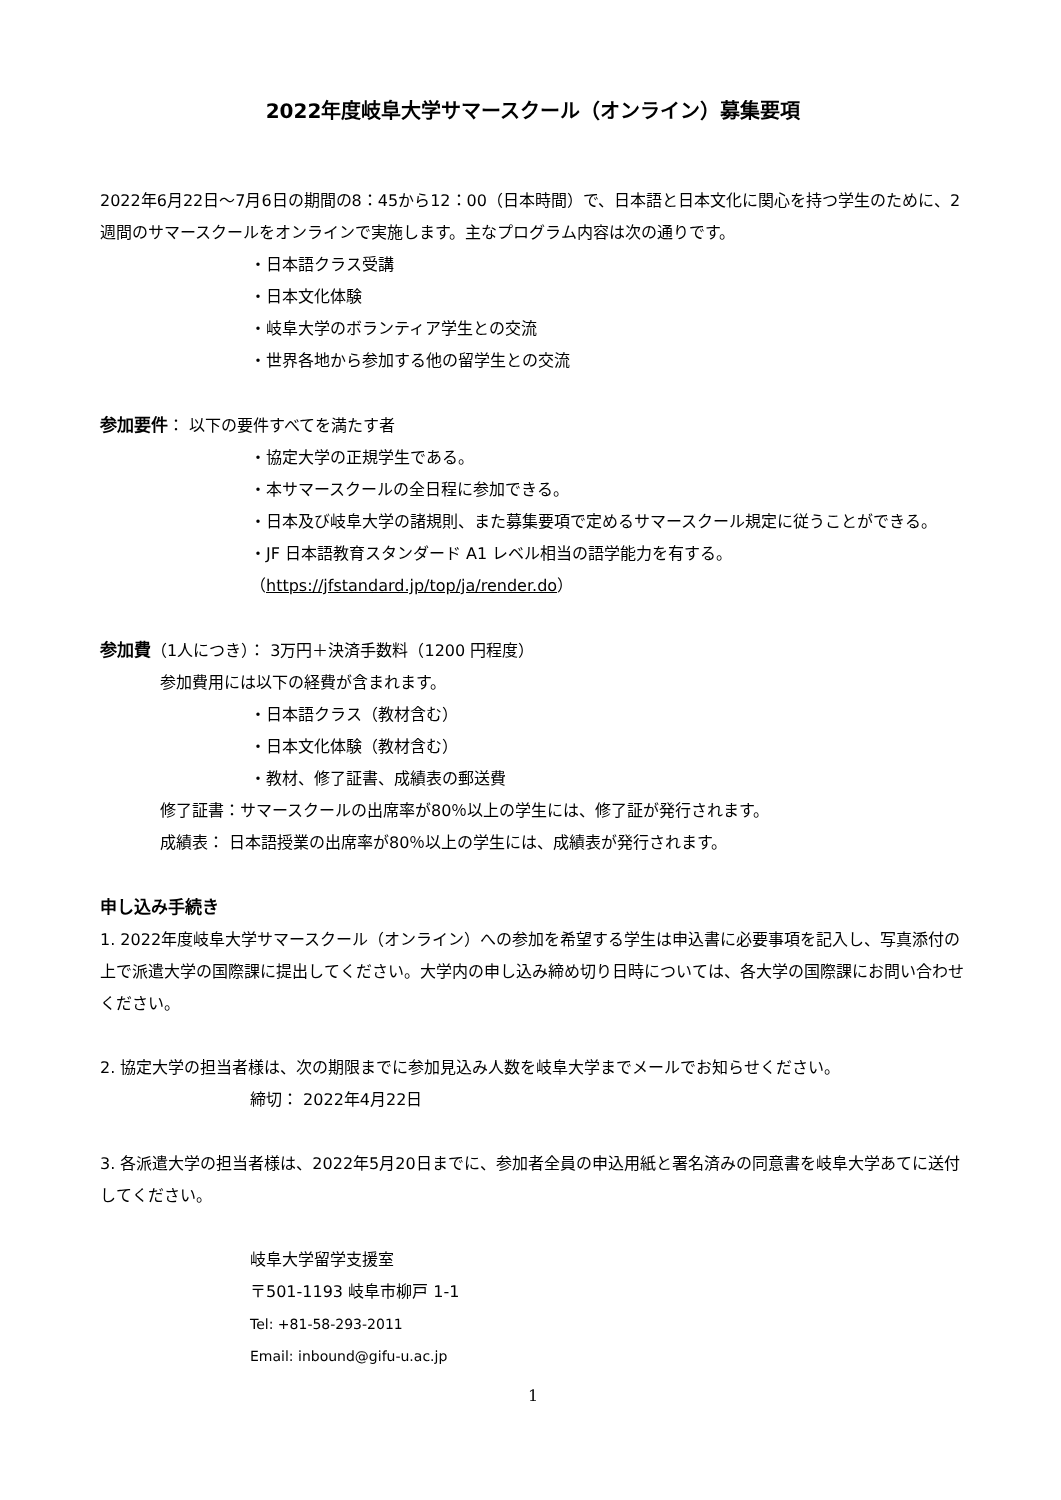2022年度岐阜大学サマースクール（オンライン）募集要項
2022年6月22日～7月6日の期間の8：45から12：00（日本時間）で、日本語と日本文化に関心を持つ学生のために、2週間のサマースクールをオンラインで実施します。主なプログラム内容は次の通りです。
・日本語クラス受講
・日本文化体験
・岐阜大学のボランティア学生との交流
・世界各地から参加する他の留学生との交流
参加要件： 以下の要件すべてを満たす者
・協定大学の正規学生である。
・本サマースクールの全日程に参加できる。
・日本及び岐阜大学の諸規則、また募集要項で定めるサマースクール規定に従うことができる。
・JF 日本語教育スタンダード A1 レベル相当の語学能力を有する。
（https://jfstandard.jp/top/ja/render.do）
参加費（1人につき）： 3万円＋決済手数料（1200 円程度）
参加費用には以下の経費が含まれます。
・日本語クラス（教材含む）
・日本文化体験（教材含む）
・教材、修了証書、成績表の郵送費
修了証書：サマースクールの出席率が80％以上の学生には、修了証が発行されます。
成績表： 日本語授業の出席率が80％以上の学生には、成績表が発行されます。
申し込み手続き
1. 2022年度岐阜大学サマースクール（オンライン）への参加を希望する学生は申込書に必要事項を記入し、写真添付の上で派遣大学の国際課に提出してください。大学内の申し込み締め切り日時については、各大学の国際課にお問い合わせください。
2. 協定大学の担当者様は、次の期限までに参加見込み人数を岐阜大学までメールでお知らせください。
締切： 2022年4月22日
3. 各派遣大学の担当者様は、2022年5月20日までに、参加者全員の申込用紙と署名済みの同意書を岐阜大学あてに送付してください。
岐阜大学留学支援室
〒501-1193 岐阜市柳戸 1-1
Tel: +81-58-293-2011
Email: inbound@gifu-u.ac.jp
1